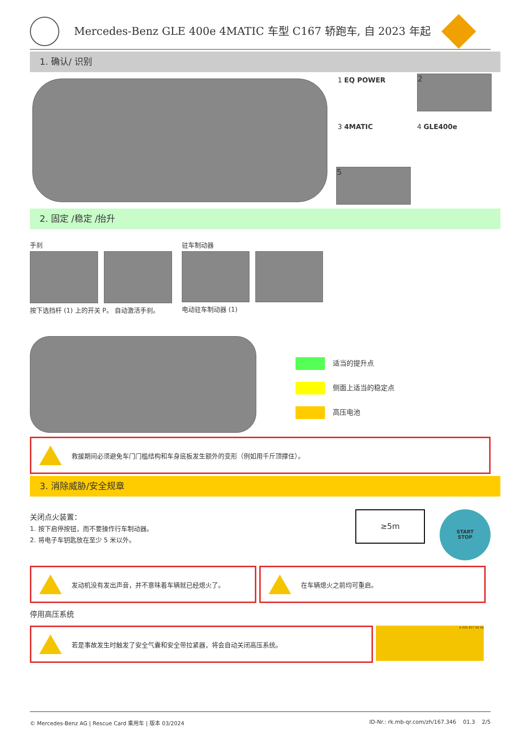Mercedes-Benz GLE 400e 4MATIC 车型 C167 轿跑车, 自 2023 年起
1. 确认/ 识别
1 EQ POWER 2
3 4MATIC 4 GLE400e
5
2. 固定 /稳定 /抬升
手刹
按下选挡杆 (1) 上的开关 P。 自动激活手刹。
驻车制动器
电动驻车制动器 (1)
适当的提升点
侧面上适当的稳定点
高压电池
救援期间必须避免车门门槛结构和车身底板发生额外的变形（例如用千斤顶撑住）。
3. 消除威胁/安全规章
关闭点火装置：
1. 按下启停按钮，而不要操作行车制动器。
2. 将电子车钥匙放在至少 5 米以外。
≥5m
START
STOP
发动机没有发出声音，并不意味着车辆就已经熄火了。 在车辆熄火之前均可重启。
停用高压系统
若是事故发生时触发了安全气囊和安全带拉紧器，将会自动关闭高压系统。
A 000 817 90 06
© Mercedes-Benz AG | Rescue Card 乘用车 | 版本 03/2024 ID-Nr.: rk.mb-qr.com/zh/167.346 01.3 2/5